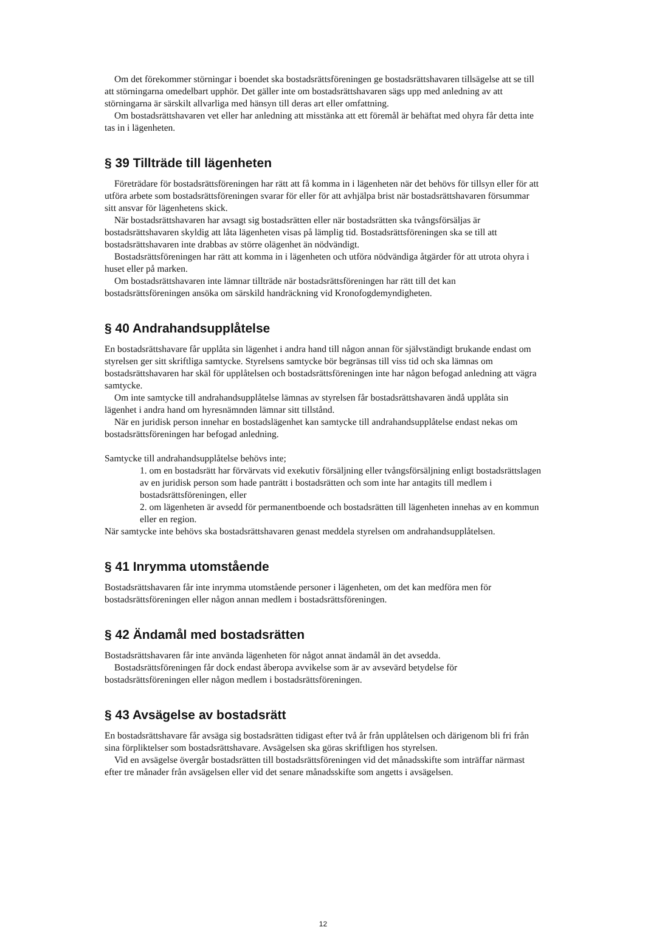Om det förekommer störningar i boendet ska bostadsrättsföreningen ge bostadsrättshavaren tillsägelse att se till att störningarna omedelbart upphör. Det gäller inte om bostadsrättshavaren sägs upp med anledning av att störningarna är särskilt allvarliga med hänsyn till deras art eller omfattning.
Om bostadsrättshavaren vet eller har anledning att misstänka att ett föremål är behäftat med ohyra får detta inte tas in i lägenheten.
§ 39 Tillträde till lägenheten
Företrädare för bostadsrättsföreningen har rätt att få komma in i lägenheten när det behövs för tillsyn eller för att utföra arbete som bostadsrättsföreningen svarar för eller för att avhjälpa brist när bostadsrättshavaren försummar sitt ansvar för lägenhetens skick.
När bostadsrättshavaren har avsagt sig bostadsrätten eller när bostadsrätten ska tvångsförsäljas är bostadsrättshavaren skyldig att låta lägenheten visas på lämplig tid. Bostadsrättsföreningen ska se till att bostadsrättshavaren inte drabbas av större olägenhet än nödvändigt.
Bostadsrättsföreningen har rätt att komma in i lägenheten och utföra nödvändiga åtgärder för att utrota ohyra i huset eller på marken.
Om bostadsrättshavaren inte lämnar tillträde när bostadsrättsföreningen har rätt till det kan bostadsrättsföreningen ansöka om särskild handräckning vid Kronofogdemyndigheten.
§ 40 Andrahandsupplåtelse
En bostadsrättshavare får upplåta sin lägenhet i andra hand till någon annan för självständigt brukande endast om styrelsen ger sitt skriftliga samtycke. Styrelsens samtycke bör begränsas till viss tid och ska lämnas om bostadsrättshavaren har skäl för upplåtelsen och bostadsrättsföreningen inte har någon befogad anledning att vägra samtycke.
Om inte samtycke till andrahandsupplåtelse lämnas av styrelsen får bostadsrättshavaren ändå upplåta sin lägenhet i andra hand om hyresnämnden lämnar sitt tillstånd.
När en juridisk person innehar en bostadslägenhet kan samtycke till andrahandsupplåtelse endast nekas om bostadsrättsföreningen har befogad anledning.
Samtycke till andrahandsupplåtelse behövs inte;
1. om en bostadsrätt har förvärvats vid exekutiv försäljning eller tvångsförsäljning enligt bostadsrättslagen av en juridisk person som hade panträtt i bostadsrätten och som inte har antagits till medlem i bostadsrättsföreningen, eller
2. om lägenheten är avsedd för permanentboende och bostadsrätten till lägenheten innehas av en kommun eller en region.
När samtycke inte behövs ska bostadsrättshavaren genast meddela styrelsen om andrahandsupplåtelsen.
§ 41 Inrymma utomstående
Bostadsrättshavaren får inte inrymma utomstående personer i lägenheten, om det kan medföra men för bostadsrättsföreningen eller någon annan medlem i bostadsrättsföreningen.
§ 42 Ändamål med bostadsrätten
Bostadsrättshavaren får inte använda lägenheten för något annat ändamål än det avsedda.
Bostadsrättsföreningen får dock endast åberopa avvikelse som är av avsevärd betydelse för bostadsrättsföreningen eller någon medlem i bostadsrättsföreningen.
§ 43 Avsägelse av bostadsrätt
En bostadsrättshavare får avsäga sig bostadsrätten tidigast efter två år från upplåtelsen och därigenom bli fri från sina förpliktelser som bostadsrättshavare. Avsägelsen ska göras skriftligen hos styrelsen.
Vid en avsägelse övergår bostadsrätten till bostadsrättsföreningen vid det månadsskifte som inträffar närmast efter tre månader från avsägelsen eller vid det senare månadsskifte som angetts i avsägelsen.
12